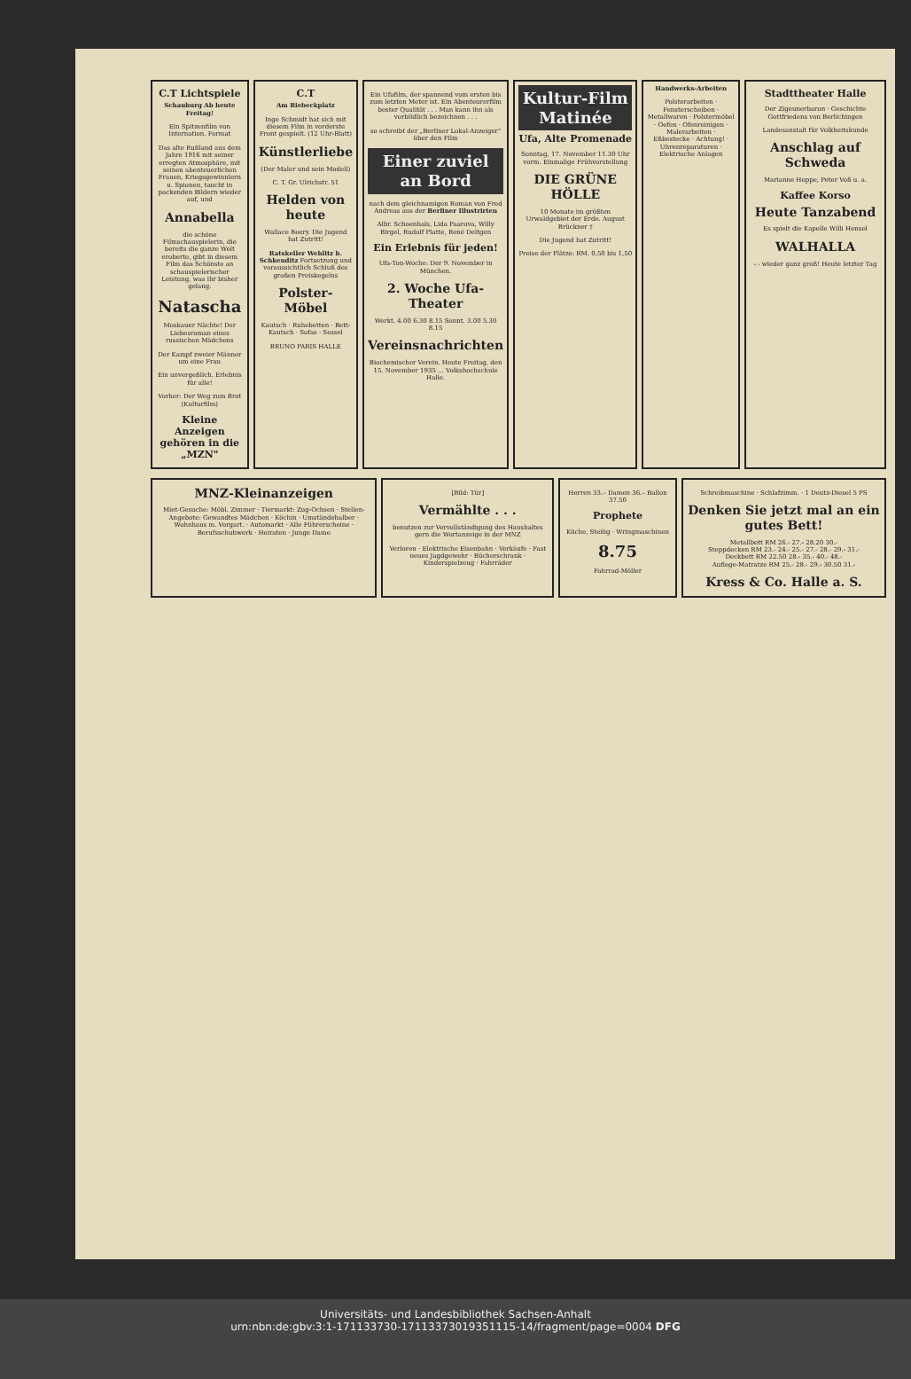C.T Lichtspiele
Schauburg Ab heute Freitag!
Ein Spitzenfilm von Internation. Format
Das alte Rußland aus dem Jahre 1916 mit seiner erregten Atmosphäre, mit seinen abenteuerlichen Frauen, Kriegsgewinnlern u. Spionen, taucht in packenden Bildern wieder auf, und
Annabella
die schöne Filmschauspielerin, die bereits die ganze Welt eroberte, gibt in diesem Film das Schönste an schauspielerischer Leistung, was ihr bisher gelang.
Natascha
Moskauer Nächte! Der Liebesroman eines russischen Mädchens
Der Kampf zweier Männer um eine Frau
Ein unvergeßlich. Erlebnis für alle!
Vorher: Der Weg zum Brot (Kulturfilm)
Kleine Anzeigen gehören in die „MZN"
C.T
Am Riebeckplatz
Inge Schmidt hat sich mit diesem Film in vorderste Front gespielt. (12 Uhr-Blatt)
Künstlerliebe
(Der Maler und sein Modell)
C. T. Gr. Ulrichstr. 51
Helden von heute
Wallace Beery. Die Jugend hat Zutritt!
Ratskeller Wehlitz b. Schkeuditz Fortsetzung und voraussichtlich Schluß des großen Preiskegelns
Polster-Möbel
Kautsch · Ruhebetten · Bett-Kautsch · Sofas · Sessel
BRUNO PARIS HALLE
Ein Ufafilm, der spannend vom ersten bis zum letzten Meter ist. Ein Abenteurerfilm bester Qualität . . . Man kann ihn als vorbildlich bezeichnen . . .
so schreibt der „Berliner Lokal-Anzeiger" über den Film
Einer zuviel an Bord
nach dem gleichnamigen Roman von Fred Andreas aus der Berliner Illustrirten
Albr. Schoenhals, Lida Paarova, Willy Birgel, Rudolf Platte, René Deltgen
Ein Erlebnis für jeden!
Ufa-Ton-Woche: Der 9. November in München.
2. Woche Ufa-Theater
Werkt. 4.00 6.30 8.15 Sonnt. 3.00 5.30 8.15
Vereinsnachrichten
Biochemischer Verein. Heute Freitag, den 15. November 1935 ... Volkshochschule Halle.
Kultur-Film Matinée
Ufa, Alte Promenade
Sonntag, 17. November 11.30 Uhr vorm. Einmalige Frühvorstellung
DIE GRÜNE HÖLLE
10 Monate im größten Urwaldgebiet der Erde. August Brückner †
Die Jugend hat Zutritt!
Preise der Plätze: RM. 0,50 bis 1,50
Handwerks-Arbeiten
Polsterarbeiten · Fensterscheiben · Metallwaren · Polstermöbel · Oefen · Ofenreinigen · Malerarbeiten · Eßbestecke · Achtung! · Uhrenreparaturen · Elektrische Anlagen
Stadttheater Halle
Der Zigeunerbaron · Geschichte Gottfriedens von Berlichingen
Landesanstalt für Volkheitskunde
Anschlag auf Schweda
Marianne Hoppe, Peter Voß u. a.
Kaffee Korso
Heute Tanzabend
Es spielt die Kapelle Willi Hensel
WALHALLA
- - wieder ganz groß! Heute letzter Tag
MNZ-Kleinanzeigen
Miet-Gesuche: Möbl. Zimmer · Tiermarkt: Zug-Ochsen · Stellen-Angebote: Gewandtes Mädchen · Köchin · Umständehalber · Wohnhaus m. Vorgart. · Automarkt · Alle Führerscheine · Berufsschuhwerk · Heiraten · Junge Dame
[Bild: Tür]
Vermählte . . .
benutzen zur Vervollständigung des Haushaltes gern die Wortanzeige in der MNZ
Verloren · Elektrische Eisenbahn · Verkäufe · Fast neues Jagdgewehr · Bücherschrank · Kinderspielzeug · Fahrräder
Herren 33.– Damen 36.– Ballon 37.50
Prophete
Küche, Steilig · Wringmaschinen
8.75
Fahrrad-Möller
Schreibmaschine · Schlafzimm. · 1 Deutz-Diesel 5 PS
Denken Sie jetzt mal an ein gutes Bett!
Metallbett RM 26.- 27.- 28.20 30.-
Steppdecken RM 23.- 24.- 25.- 27.- 28.- 29.- 31.-
Deckbett RM 22.50 28.- 35.- 40.- 48.-
Auflege-Matratze RM 25.- 28.- 29.- 30.50 31.-
Kress & Co. Halle a. S.
Universitäts- und Landesbibliothek Sachsen-Anhalt
urn:nbn:de:gbv:3:1-171133730-17113373019351115-14/fragment/page=0004 DFG